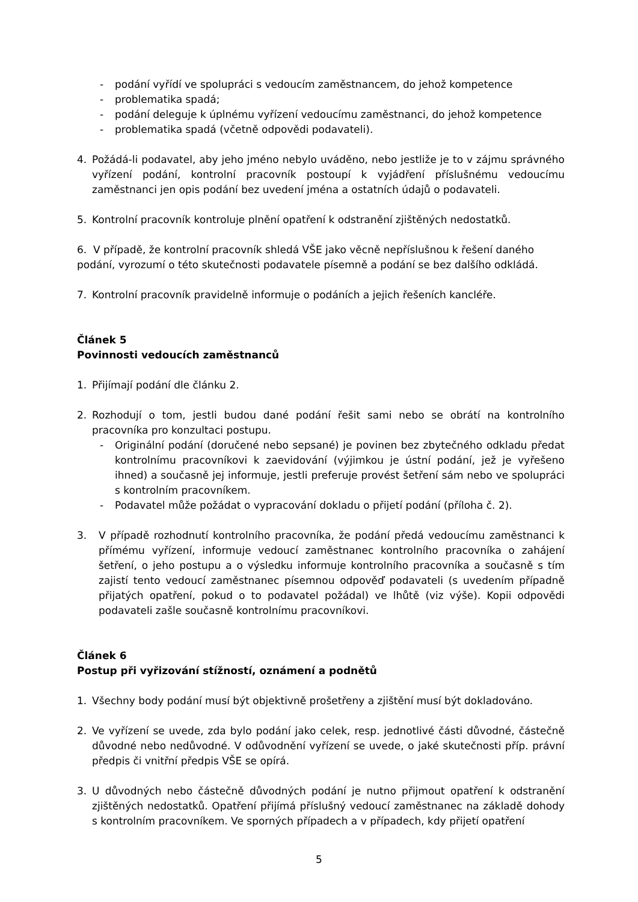- podání vyřídí ve spolupráci s vedoucím zaměstnancem, do jehož kompetence
- problematika spadá;
- podání deleguje k úplnému vyřízení vedoucímu zaměstnanci, do jehož kompetence
- problematika spadá (včetně odpovědi podavateli).
4. Požádá-li podavatel, aby jeho jméno nebylo uváděno, nebo jestliže je to v zájmu správného vyřízení podání, kontrolní pracovník postoupí k vyjádření příslušnému vedoucímu zaměstnanci jen opis podání bez uvedení jména a ostatních údajů o podavateli.
5. Kontrolní pracovník kontroluje plnění opatření k odstranění zjištěných nedostatků.
6. V případě, že kontrolní pracovník shledá VŠE jako věcně nepříslušnou k řešení daného podání, vyrozumí o této skutečnosti podavatele písemně a podání se bez dalšího odkládá.
7. Kontrolní pracovník pravidelně informuje o podáních a jejich řešeních kancléře.
Článek 5
Povinnosti vedoucích zaměstnanců
1. Přijímají podání dle článku 2.
2. Rozhodují o tom, jestli budou dané podání řešit sami nebo se obrátí na kontrolního pracovníka pro konzultaci postupu.
- Originální podání (doručené nebo sepsané) je povinen bez zbytečného odkladu předat kontrolnímu pracovníkovi k zaevidování (výjimkou je ústní podání, jež je vyřešeno ihned) a současně jej informuje, jestli preferuje provést šetření sám nebo ve spolupráci s kontrolním pracovníkem.
- Podavatel může požádat o vypracování dokladu o přijetí podání (příloha č. 2).
3. V případě rozhodnutí kontrolního pracovníka, že podání předá vedoucímu zaměstnanci k přímému vyřízení, informuje vedoucí zaměstnanec kontrolního pracovníka o zahájení šetření, o jeho postupu a o výsledku informuje kontrolního pracovníka a současně s tím zajistí tento vedoucí zaměstnanec písemnou odpověď podavateli (s uvedením případně přijatých opatření, pokud o to podavatel požádal) ve lhůtě (viz výše). Kopii odpovědi podavateli zašle současně kontrolnímu pracovníkovi.
Článek 6
Postup při vyřizování stížností, oznámení a podnětů
1. Všechny body podání musí být objektivně prošetřeny a zjištění musí být dokladováno.
2. Ve vyřízení se uvede, zda bylo podání jako celek, resp. jednotlivé části důvodné, částečně důvodné nebo nedůvodné. V odůvodnění vyřízení se uvede, o jaké skutečnosti příp. právní předpis či vnitřní předpis VŠE se opírá.
3. U důvodných nebo částečně důvodných podání je nutno přijmout opatření k odstranění zjištěných nedostatků. Opatření přijímá příslušný vedoucí zaměstnanec na základě dohody s kontrolním pracovníkem. Ve sporných případech a v případech, kdy přijetí opatření
5